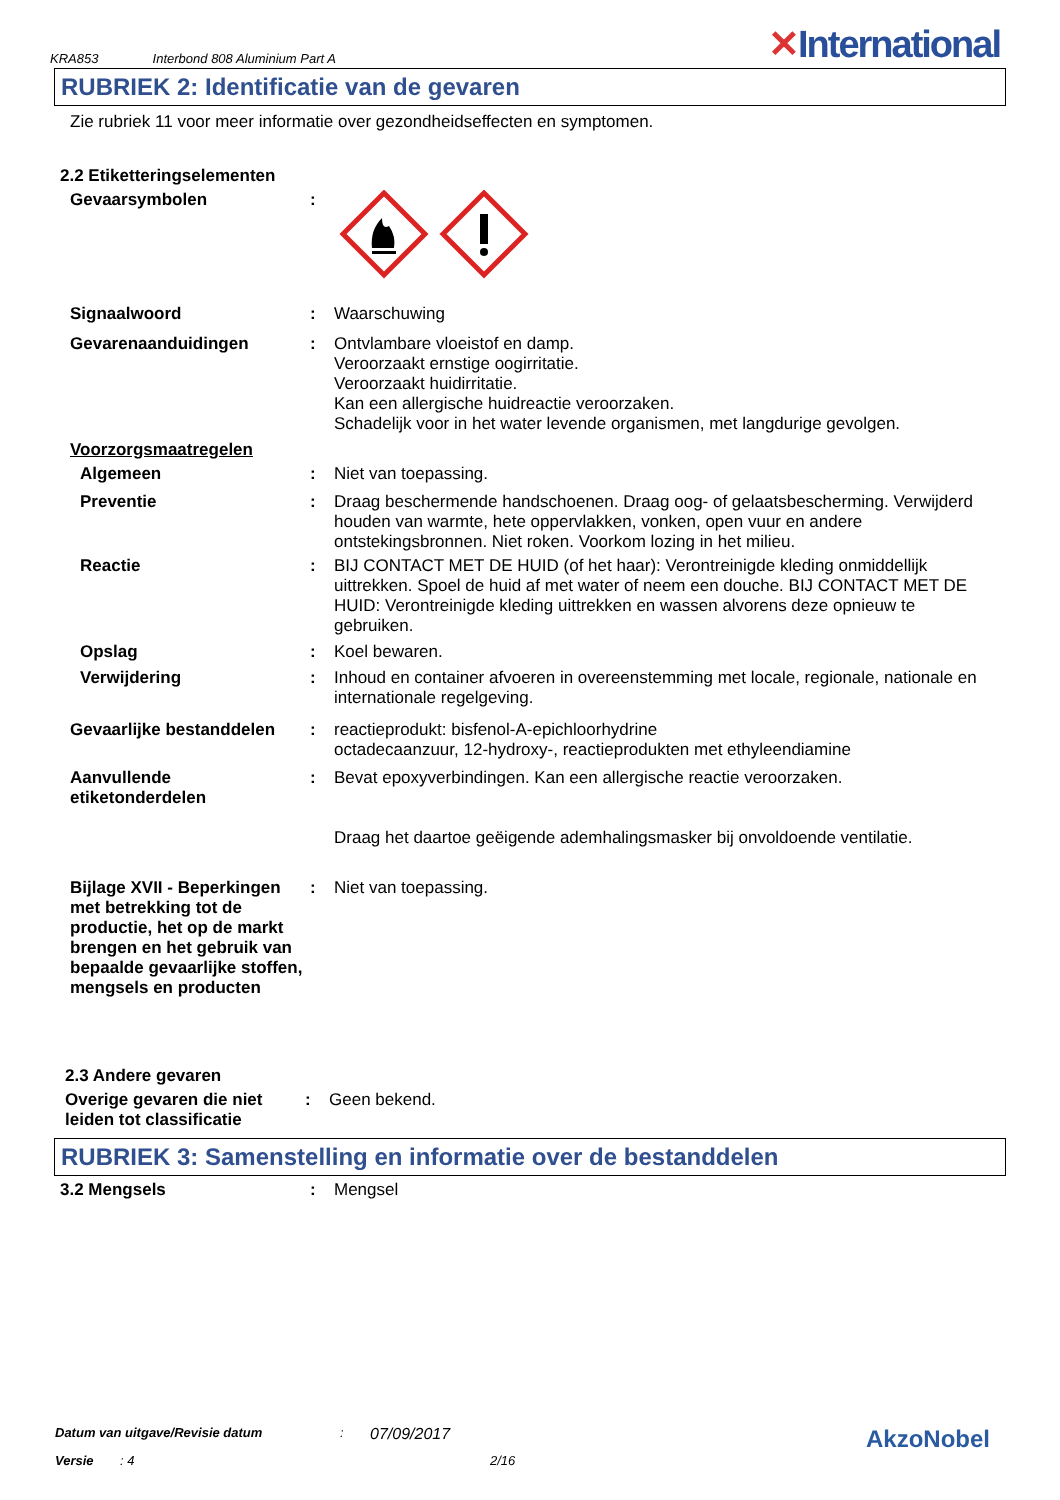KRA853 Interbond 808 Aluminium Part A
✕International
RUBRIEK 2: Identificatie van de gevaren
Zie rubriek 11 voor meer informatie over gezondheidseffecten en symptomen.
2.2 Etiketteringselementen
Gevaarsymbolen :
Signaalwoord :
Waarschuwing
Gevarenaanduidingen :
Ontvlambare vloeistof en damp.
Veroorzaakt ernstige oogirritatie.
Veroorzaakt huidirritatie.
Kan een allergische huidreactie veroorzaken.
Schadelijk voor in het water levende organismen, met langdurige gevolgen.
Voorzorgsmaatregelen
Algemeen :
Niet van toepassing.
Preventie :
Draag beschermende handschoenen. Draag oog- of gelaatsbescherming. Verwijderd houden van warmte, hete oppervlakken, vonken, open vuur en andere ontstekingsbronnen. Niet roken. Voorkom lozing in het milieu.
Reactie :
BIJ CONTACT MET DE HUID (of het haar): Verontreinigde kleding onmiddellijk uittrekken. Spoel de huid af met water of neem een douche. BIJ CONTACT MET DE HUID: Verontreinigde kleding uittrekken en wassen alvorens deze opnieuw te gebruiken.
Opslag :
Koel bewaren.
Verwijdering :
Inhoud en container afvoeren in overeenstemming met locale, regionale, nationale en internationale regelgeving.
Gevaarlijke bestanddelen
:
reactieprodukt: bisfenol-A-epichloorhydrine
octadecaanzuur, 12-hydroxy-, reactieprodukten met ethyleendiamine
Aanvullende etiketonderdelen
:
Bevat epoxyverbindingen. Kan een allergische reactie veroorzaken.
Draag het daartoe geëigende ademhalingsmasker bij onvoldoende ventilatie.
Bijlage XVII - Beperkingen met betrekking tot de productie, het op de markt brengen en het gebruik van bepaalde gevaarlijke stoffen, mengsels en producten
:
Niet van toepassing.
2.3 Andere gevaren
Overige gevaren die niet leiden tot classificatie
:
Geen bekend.
RUBRIEK 3: Samenstelling en informatie over de bestanddelen
3.2 Mengsels :
Mengsel
Datum van uitgave/Revisie datum: 07/09/2017 AkzoNobel
Versie: 4 2/16